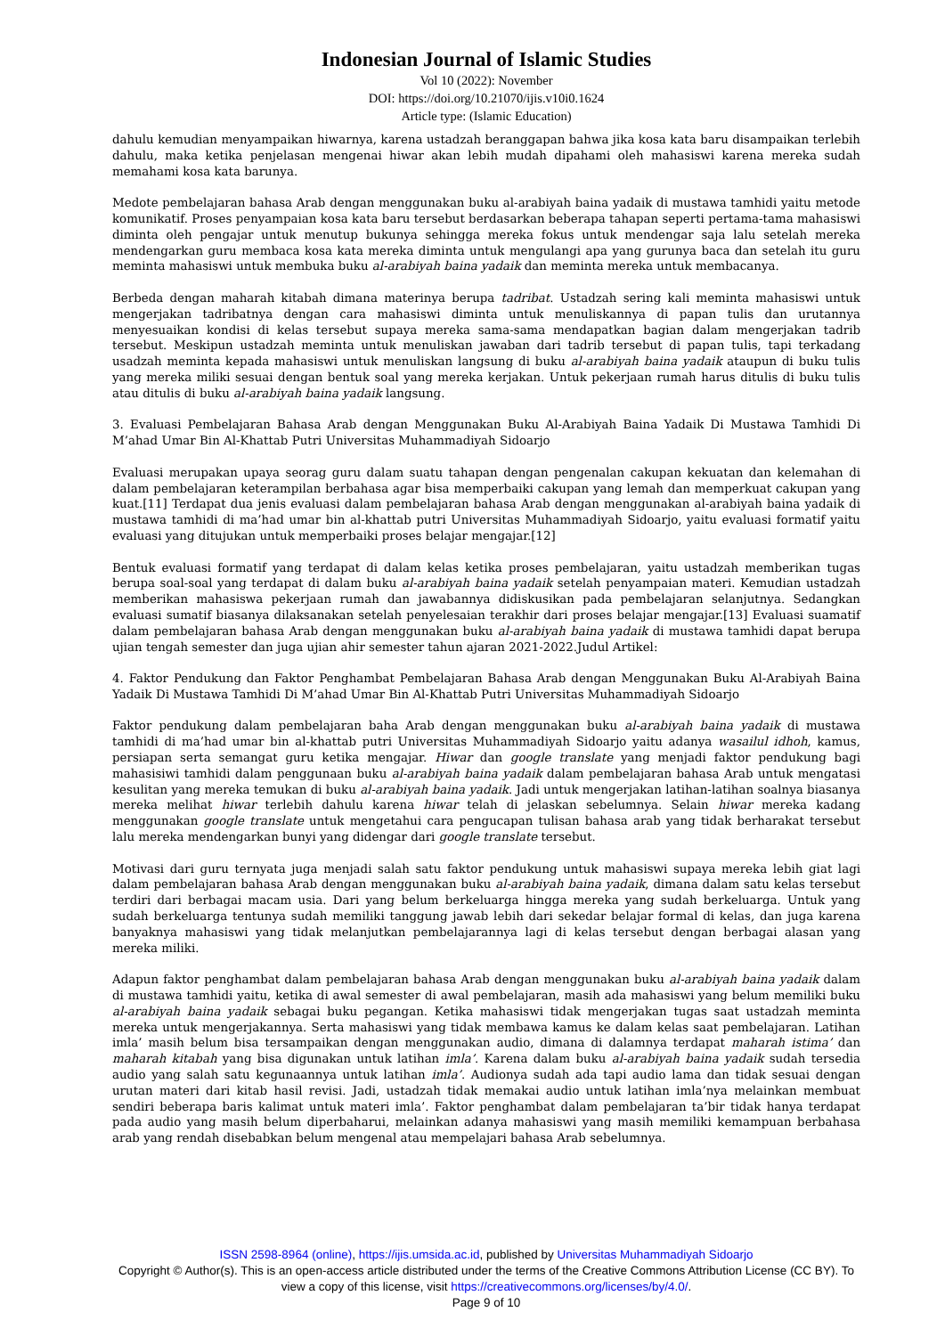Indonesian Journal of Islamic Studies
Vol 10 (2022): November
DOI: https://doi.org/10.21070/ijis.v10i0.1624
Article type: (Islamic Education)
dahulu kemudian menyampaikan hiwarnya, karena ustadzah beranggapan bahwa jika kosa kata baru disampaikan terlebih dahulu, maka ketika penjelasan mengenai hiwar akan lebih mudah dipahami oleh mahasiswi karena mereka sudah memahami kosa kata barunya.
Medote pembelajaran bahasa Arab dengan menggunakan buku al-arabiyah baina yadaik di mustawa tamhidi yaitu metode komunikatif. Proses penyampaian kosa kata baru tersebut berdasarkan beberapa tahapan seperti pertama-tama mahasiswi diminta oleh pengajar untuk menutup bukunya sehingga mereka fokus untuk mendengar saja lalu setelah mereka mendengarkan guru membaca kosa kata mereka diminta untuk mengulangi apa yang gurunya baca dan setelah itu guru meminta mahasiswi untuk membuka buku al-arabiyah baina yadaik dan meminta mereka untuk membacanya.
Berbeda dengan maharah kitabah dimana materinya berupa tadribat. Ustadzah sering kali meminta mahasiswi untuk mengerjakan tadribatnya dengan cara mahasiswi diminta untuk menuliskannya di papan tulis dan urutannya menyesuaikan kondisi di kelas tersebut supaya mereka sama-sama mendapatkan bagian dalam mengerjakan tadrib tersebut. Meskipun ustadzah meminta untuk menuliskan jawaban dari tadrib tersebut di papan tulis, tapi terkadang usadzah meminta kepada mahasiswi untuk menuliskan langsung di buku al-arabiyah baina yadaik ataupun di buku tulis yang mereka miliki sesuai dengan bentuk soal yang mereka kerjakan. Untuk pekerjaan rumah harus ditulis di buku tulis atau ditulis di buku al-arabiyah baina yadaik langsung.
3. Evaluasi Pembelajaran Bahasa Arab dengan Menggunakan Buku Al-Arabiyah Baina Yadaik Di Mustawa Tamhidi Di M’ahad Umar Bin Al-Khattab Putri Universitas Muhammadiyah Sidoarjo
Evaluasi merupakan upaya seorag guru dalam suatu tahapan dengan pengenalan cakupan kekuatan dan kelemahan di dalam pembelajaran keterampilan berbahasa agar bisa memperbaiki cakupan yang lemah dan memperkuat cakupan yang kuat.[11] Terdapat dua jenis evaluasi dalam pembelajaran bahasa Arab dengan menggunakan al-arabiyah baina yadaik di mustawa tamhidi di ma’had umar bin al-khattab putri Universitas Muhammadiyah Sidoarjo, yaitu evaluasi formatif yaitu evaluasi yang ditujukan untuk memperbaiki proses belajar mengajar.[12]
Bentuk evaluasi formatif yang terdapat di dalam kelas ketika proses pembelajaran, yaitu ustadzah memberikan tugas berupa soal-soal yang terdapat di dalam buku al-arabiyah baina yadaik setelah penyampaian materi. Kemudian ustadzah memberikan mahasiswa pekerjaan rumah dan jawabannya didiskusikan pada pembelajaran selanjutnya. Sedangkan evaluasi sumatif biasanya dilaksanakan setelah penyelesaian terakhir dari proses belajar mengajar.[13] Evaluasi suamatif dalam pembelajaran bahasa Arab dengan menggunakan buku al-arabiyah baina yadaik di mustawa tamhidi dapat berupa ujian tengah semester dan juga ujian ahir semester tahun ajaran 2021-2022.Judul Artikel:
4. Faktor Pendukung dan Faktor Penghambat Pembelajaran Bahasa Arab dengan Menggunakan Buku Al-Arabiyah Baina Yadaik Di Mustawa Tamhidi Di M’ahad Umar Bin Al-Khattab Putri Universitas Muhammadiyah Sidoarjo
Faktor pendukung dalam pembelajaran baha Arab dengan menggunakan buku al-arabiyah baina yadaik di mustawa tamhidi di ma’had umar bin al-khattab putri Universitas Muhammadiyah Sidoarjo yaitu adanya wasailul idhoh, kamus, persiapan serta semangat guru ketika mengajar. Hiwar dan google translate yang menjadi faktor pendukung bagi mahasisiwi tamhidi dalam penggunaan buku al-arabiyah baina yadaik dalam pembelajaran bahasa Arab untuk mengatasi kesulitan yang mereka temukan di buku al-arabiyah baina yadaik. Jadi untuk mengerjakan latihan-latihan soalnya biasanya mereka melihat hiwar terlebih dahulu karena hiwar telah di jelaskan sebelumnya. Selain hiwar mereka kadang menggunakan google translate untuk mengetahui cara pengucapan tulisan bahasa arab yang tidak berharakat tersebut lalu mereka mendengarkan bunyi yang didengar dari google translate tersebut.
Motivasi dari guru ternyata juga menjadi salah satu faktor pendukung untuk mahasiswi supaya mereka lebih giat lagi dalam pembelajaran bahasa Arab dengan menggunakan buku al-arabiyah baina yadaik, dimana dalam satu kelas tersebut terdiri dari berbagai macam usia. Dari yang belum berkeluarga hingga mereka yang sudah berkeluarga. Untuk yang sudah berkeluarga tentunya sudah memiliki tanggung jawab lebih dari sekedar belajar formal di kelas, dan juga karena banyaknya mahasiswi yang tidak melanjutkan pembelajarannya lagi di kelas tersebut dengan berbagai alasan yang mereka miliki.
Adapun faktor penghambat dalam pembelajaran bahasa Arab dengan menggunakan buku al-arabiyah baina yadaik dalam di mustawa tamhidi yaitu, ketika di awal semester di awal pembelajaran, masih ada mahasiswi yang belum memiliki buku al-arabiyah baina yadaik sebagai buku pegangan. Ketika mahasiswi tidak mengerjakan tugas saat ustadzah meminta mereka untuk mengerjakannya. Serta mahasiswi yang tidak membawa kamus ke dalam kelas saat pembelajaran. Latihan imla’ masih belum bisa tersampaikan dengan menggunakan audio, dimana di dalamnya terdapat maharah istima’ dan maharah kitabah yang bisa digunakan untuk latihan imla’. Karena dalam buku al-arabiyah baina yadaik sudah tersedia audio yang salah satu kegunaannya untuk latihan imla’. Audionya sudah ada tapi audio lama dan tidak sesuai dengan urutan materi dari kitab hasil revisi. Jadi, ustadzah tidak memakai audio untuk latihan imla’nya melainkan membuat sendiri beberapa baris kalimat untuk materi imla’. Faktor penghambat dalam pembelajaran ta’bir tidak hanya terdapat pada audio yang masih belum diperbaharui, melainkan adanya mahasiswi yang masih memiliki kemampuan berbahasa arab yang rendah disebabkan belum mengenal atau mempelajari bahasa Arab sebelumnya.
ISSN 2598-8964 (online), https://ijis.umsida.ac.id, published by Universitas Muhammadiyah Sidoarjo
Copyright © Author(s). This is an open-access article distributed under the terms of the Creative Commons Attribution License (CC BY). To view a copy of this license, visit https://creativecommons.org/licenses/by/4.0/.
Page 9 of 10